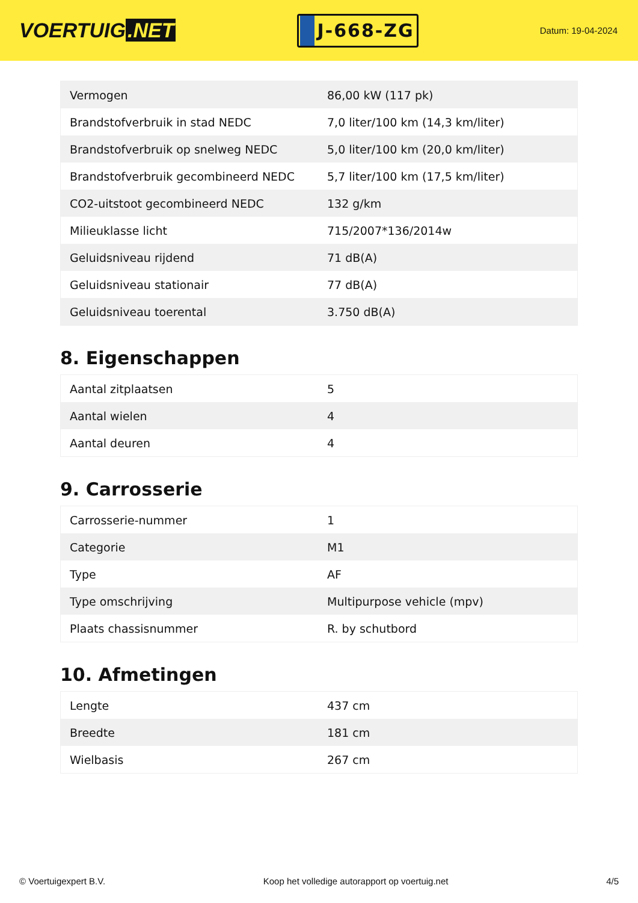VOERTUIG.NET
J-668-ZG
Datum: 19-04-2024
| Vermogen | 86,00 kW (117 pk) |
| Brandstofverbruik in stad NEDC | 7,0 liter/100 km (14,3 km/liter) |
| Brandstofverbruik op snelweg NEDC | 5,0 liter/100 km (20,0 km/liter) |
| Brandstofverbruik gecombineerd NEDC | 5,7 liter/100 km (17,5 km/liter) |
| CO2-uitstoot gecombineerd NEDC | 132 g/km |
| Milieuklasse licht | 715/2007*136/2014w |
| Geluidsniveau rijdend | 71 dB(A) |
| Geluidsniveau stationair | 77 dB(A) |
| Geluidsniveau toerental | 3.750 dB(A) |
8. Eigenschappen
| Aantal zitplaatsen | 5 |
| Aantal wielen | 4 |
| Aantal deuren | 4 |
9. Carrosserie
| Carrosserie-nummer | 1 |
| Categorie | M1 |
| Type | AF |
| Type omschrijving | Multipurpose vehicle (mpv) |
| Plaats chassisnummer | R. by schutbord |
10. Afmetingen
| Lengte | 437 cm |
| Breedte | 181 cm |
| Wielbasis | 267 cm |
© Voertuigexpert B.V. Koop het volledige autorapport op voertuig.net 4/5